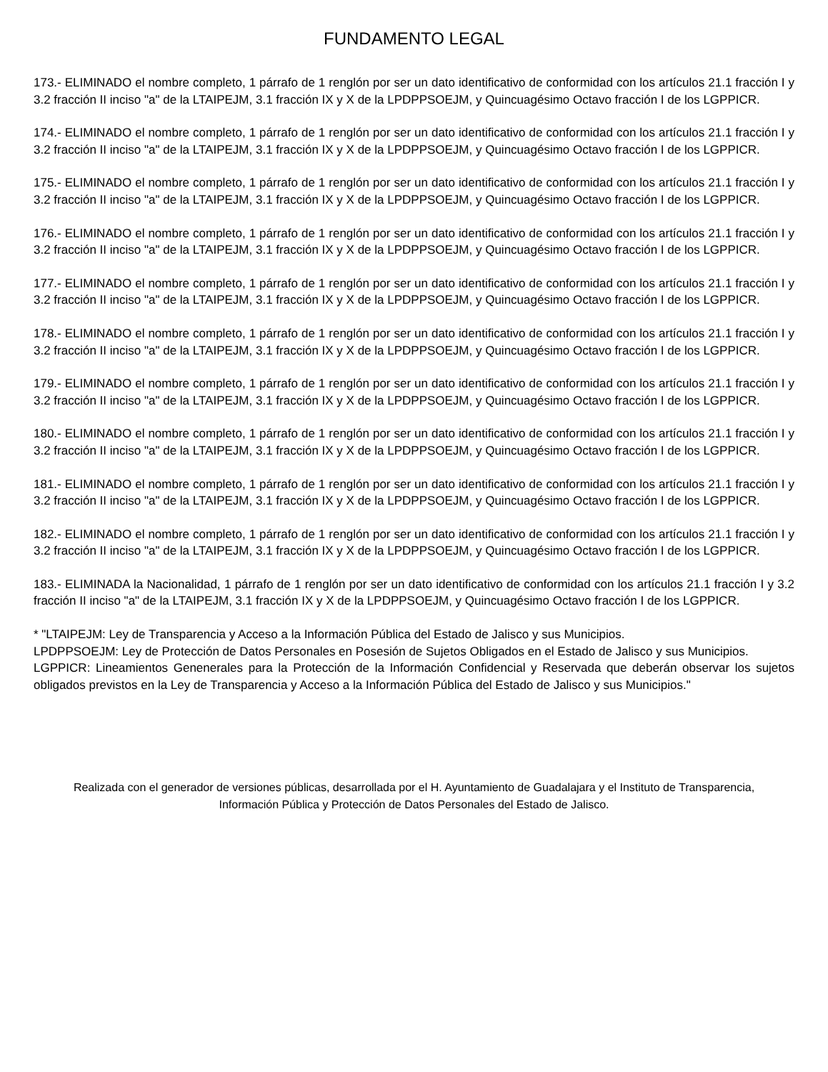FUNDAMENTO LEGAL
173.- ELIMINADO el nombre completo, 1 párrafo de 1 renglón por ser un dato identificativo de conformidad con los artículos 21.1 fracción I y 3.2 fracción II inciso "a" de la LTAIPEJM, 3.1 fracción IX y X de la LPDPPSOEJM, y Quincuagésimo Octavo fracción I de los LGPPICR.
174.- ELIMINADO el nombre completo, 1 párrafo de 1 renglón por ser un dato identificativo de conformidad con los artículos 21.1 fracción I y 3.2 fracción II inciso "a" de la LTAIPEJM, 3.1 fracción IX y X de la LPDPPSOEJM, y Quincuagésimo Octavo fracción I de los LGPPICR.
175.- ELIMINADO el nombre completo, 1 párrafo de 1 renglón por ser un dato identificativo de conformidad con los artículos 21.1 fracción I y 3.2 fracción II inciso "a" de la LTAIPEJM, 3.1 fracción IX y X de la LPDPPSOEJM, y Quincuagésimo Octavo fracción I de los LGPPICR.
176.- ELIMINADO el nombre completo, 1 párrafo de 1 renglón por ser un dato identificativo de conformidad con los artículos 21.1 fracción I y 3.2 fracción II inciso "a" de la LTAIPEJM, 3.1 fracción IX y X de la LPDPPSOEJM, y Quincuagésimo Octavo fracción I de los LGPPICR.
177.- ELIMINADO el nombre completo, 1 párrafo de 1 renglón por ser un dato identificativo de conformidad con los artículos 21.1 fracción I y 3.2 fracción II inciso "a" de la LTAIPEJM, 3.1 fracción IX y X de la LPDPPSOEJM, y Quincuagésimo Octavo fracción I de los LGPPICR.
178.- ELIMINADO el nombre completo, 1 párrafo de 1 renglón por ser un dato identificativo de conformidad con los artículos 21.1 fracción I y 3.2 fracción II inciso "a" de la LTAIPEJM, 3.1 fracción IX y X de la LPDPPSOEJM, y Quincuagésimo Octavo fracción I de los LGPPICR.
179.- ELIMINADO el nombre completo, 1 párrafo de 1 renglón por ser un dato identificativo de conformidad con los artículos 21.1 fracción I y 3.2 fracción II inciso "a" de la LTAIPEJM, 3.1 fracción IX y X de la LPDPPSOEJM, y Quincuagésimo Octavo fracción I de los LGPPICR.
180.- ELIMINADO el nombre completo, 1 párrafo de 1 renglón por ser un dato identificativo de conformidad con los artículos 21.1 fracción I y 3.2 fracción II inciso "a" de la LTAIPEJM, 3.1 fracción IX y X de la LPDPPSOEJM, y Quincuagésimo Octavo fracción I de los LGPPICR.
181.- ELIMINADO el nombre completo, 1 párrafo de 1 renglón por ser un dato identificativo de conformidad con los artículos 21.1 fracción I y 3.2 fracción II inciso "a" de la LTAIPEJM, 3.1 fracción IX y X de la LPDPPSOEJM, y Quincuagésimo Octavo fracción I de los LGPPICR.
182.- ELIMINADO el nombre completo, 1 párrafo de 1 renglón por ser un dato identificativo de conformidad con los artículos 21.1 fracción I y 3.2 fracción II inciso "a" de la LTAIPEJM, 3.1 fracción IX y X de la LPDPPSOEJM, y Quincuagésimo Octavo fracción I de los LGPPICR.
183.- ELIMINADA la Nacionalidad, 1 párrafo de 1 renglón por ser un dato identificativo de conformidad con los artículos 21.1 fracción I y 3.2 fracción II inciso "a" de la LTAIPEJM, 3.1 fracción IX y X de la LPDPPSOEJM, y Quincuagésimo Octavo fracción I de los LGPPICR.
* "LTAIPEJM: Ley de Transparencia y Acceso a la Información Pública del Estado de Jalisco y sus Municipios.
LPDPPSOEJM: Ley de Protección de Datos Personales en Posesión de Sujetos Obligados en el Estado de Jalisco y sus Municipios.
LGPPICR: Lineamientos Genenerales para la Protección de la Información Confidencial y Reservada que deberán observar los sujetos obligados previstos en la Ley de Transparencia y Acceso a la Información Pública del Estado de Jalisco y sus Municipios."
Realizada con el generador de versiones públicas, desarrollada por el H. Ayuntamiento de Guadalajara y el Instituto de Transparencia, Información Pública y Protección de Datos Personales del Estado de Jalisco.